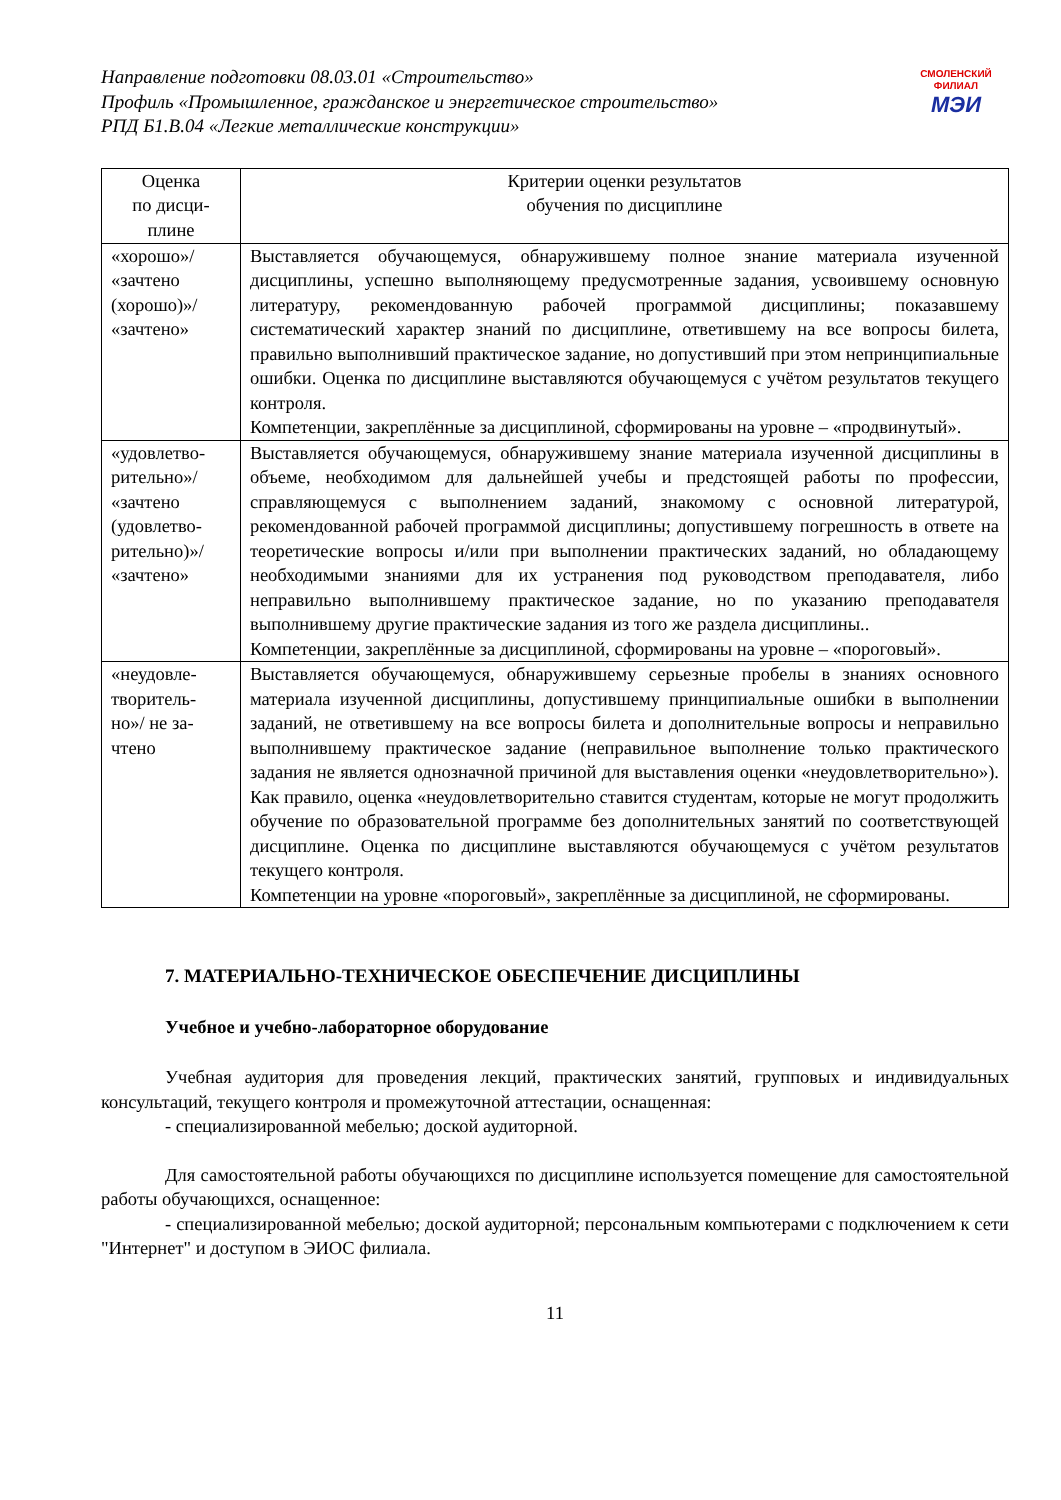СМОЛЕНСКИЙ
ФИЛИАЛ
МЭИ
Направление подготовки 08.03.01 «Строительство»
Профиль «Промышленное, гражданское и энергетическое строительство»
РПД Б1.В.04 «Легкие металлические конструкции»
| Оценка по дисци- плине | Критерии оценки результатов обучения по дисциплине |
| --- | --- |
| «хорошо»/ «зачтено (хорошо)»/ «зачтено» | Выставляется обучающемуся, обнаружившему полное знание материала изученной дисциплины, успешно выполняющему предусмотренные задания, усвоившему основную литературу, рекомендованную рабочей программой дисциплины; показавшему систематический характер знаний по дисциплине, ответившему на все вопросы билета, правильно выполнивший практическое задание, но допустивший при этом непринципиальные ошибки. Оценка по дисциплине выставляются обучающемуся с учётом результатов текущего контроля. Компетенции, закреплённые за дисциплиной, сформированы на уровне – «продвинутый». |
| «удовлетво- рительно»/ «зачтено (удовлетво- рительно)»/ «зачтено» | Выставляется обучающемуся, обнаружившему знание материала изученной дисциплины в объеме, необходимом для дальнейшей учебы и предстоящей работы по профессии, справляющемуся с выполнением заданий, знакомому с основной литературой, рекомендованной рабочей программой дисциплины; допустившему погрешность в ответе на теоретические вопросы и/или при выполнении практических заданий, но обладающему необходимыми знаниями для их устранения под руководством преподавателя, либо неправильно выполнившему практическое задание, но по указанию преподавателя выполнившему другие практические задания из того же раздела дисциплины.. Компетенции, закреплённые за дисциплиной, сформированы на уровне – «пороговый». |
| «неудовле- творитель- но»/ не за- чтено | Выставляется обучающемуся, обнаружившему серьезные пробелы в знаниях основного материала изученной дисциплины, допустившему принципиальные ошибки в выполнении заданий, не ответившему на все вопросы билета и дополнительные вопросы и неправильно выполнившему практическое задание (неправильное выполнение только практического задания не является однозначной причиной для выставления оценки «неудовлетворительно»). Как правило, оценка «неудовлетворительно ставится студентам, которые не могут продолжить обучение по образовательной программе без дополнительных занятий по соответствующей дисциплине. Оценка по дисциплине выставляются обучающемуся с учётом результатов текущего контроля. Компетенции на уровне «пороговый», закреплённые за дисциплиной, не сформированы. |
7. МАТЕРИАЛЬНО-ТЕХНИЧЕСКОЕ ОБЕСПЕЧЕНИЕ ДИСЦИПЛИНЫ
Учебное и учебно-лабораторное оборудование
Учебная аудитория для проведения лекций, практических занятий, групповых и индивидуальных консультаций, текущего контроля и промежуточной аттестации, оснащенная:
- специализированной мебелью; доской аудиторной.
Для самостоятельной работы обучающихся по дисциплине используется помещение для самостоятельной работы обучающихся, оснащенное:
- специализированной мебелью; доской аудиторной; персональным компьютерами с подключением к сети "Интернет" и доступом в ЭИОС филиала.
11